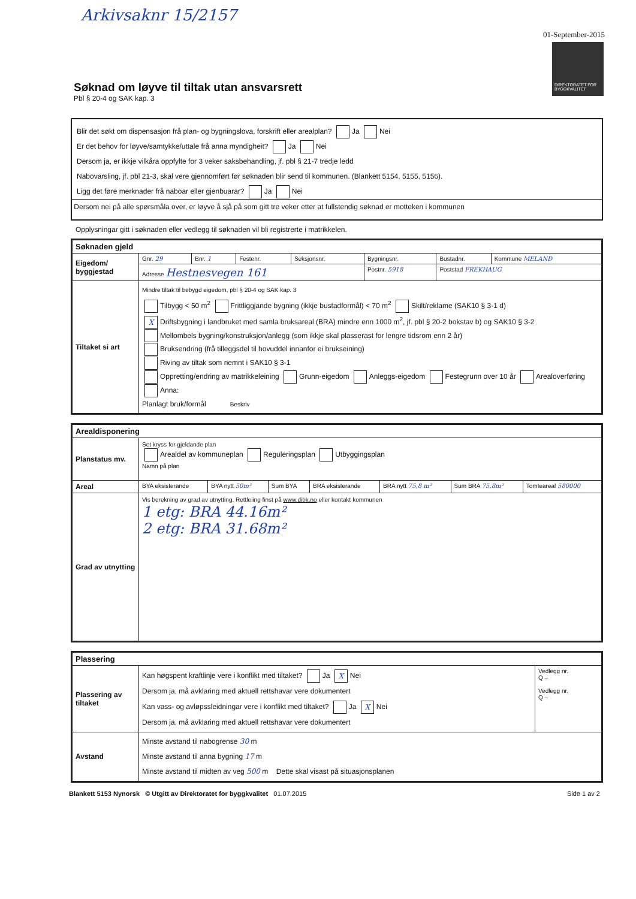Arkivsaknr 15/2157
01-September-2015
DIREKTORATET FOR BYGGKVALITET
Søknad om løyve til tiltak utan ansvarsrett
Pbl § 20-4 og SAK kap. 3
Blir det søkt om dispensasjon frå plan- og bygningslova, forskrift eller arealplan? Ja Nei
Er det behov for løyve/samtykke/uttale frå anna myndigheit? Ja Nei
Dersom ja, er ikkje vilkåra oppfylte for 3 veker saksbehandling, jf. pbl § 21-7 tredje ledd
Nabovarsling, jf. pbl 21-3, skal vere gjennomført før søknaden blir send til kommunen. (Blankett 5154, 5155, 5156).
Ligg det føre merknader frå naboar eller gjenbuarar? Ja Nei
Dersom nei på alle spørsmåla over, er løyve å sjå på som gitt tre veker etter at fullstendig søknad er motteken i kommunen
Opplysningar gitt i søknaden eller vedlegg til søknaden vil bli registrerte i matrikkelen.
| Søknaden gjeld | | | | | | | |
| Eigedom/ byggjestad | Gnr. 29 | Bnr. 1 | Festenr. | Seksjonsnr. | Bygningsnr. | Bustadnr. | Kommune MELAND |
| | Adresse Hestnesvegen 161 | | | | Postnr. 5918 | Poststad FREKHAUG | |
| Tiltaket si art | Mindre tiltak til bebygd eigedom, pbl § 20-4 og SAK kap. 3 Tilbygg < 50 m<sup>2</sup> Frittliggjande bygning (ikkje bustadformål) < 70 m<sup>2</sup> Skilt/reklame (SAK10 § 3-1 d) X Driftsbygning i landbruket med samla bruksareal (BRA) mindre enn 1000 m<sup>2</sup>, jf. pbl § 20-2 bokstav b) og SAK10 § 3-2 Mellombels bygning/konstruksjon/anlegg (som ikkje skal plasserast for lengre tidsrom enn 2 år) Bruksendring (frå tilleggsdel til hovuddel innanfor ei brukseining) Riving av tiltak som nemnt i SAK10 § 3-1 Oppretting/endring av matrikkeleining Grunn-eigedom Anleggs-eigedom Festegrunn over 10 år Arealoverføring Anna: Planlagt bruk/formål Beskriv | | | | | | |
| Arealdisponering | | | | | | | |
| Planstatus mv. | Set kryss for gjeldande plan Arealdel av kommuneplan Reguleringsplan Utbyggingsplan Namn på plan | | | | | | |
| Areal | BYA eksisterande | BYA nytt 50m² | Sum BYA | BRA eksisterande | BRA nytt 75,8 m² | Sum BRA 75.8m² | Tomteareal 580000 |
| Grad av utnytting | Vis berekning av grad av utnytting. Rettleiing finst på www.dibk.no eller kontakt kommunen 1 etg: BRA 44.16m² 2 etg: BRA 31.68m² | | | | | | |
| Plassering | | |
| Plassering av tiltaket | Kan høgspent kraftlinje vere i konflikt med tiltaket? Ja X Nei Dersom ja, må avklaring med aktuell rettshavar vere dokumentert Kan vass- og avløpssleidningar vere i konflikt med tiltaket? Ja X Nei Dersom ja, må avklaring med aktuell rettshavar vere dokumentert | Vedlegg nr. Q – Vedlegg nr. Q – |
| Avstand | Minste avstand til nabogrense 30 m Minste avstand til anna bygning 17 m Minste avstand til midten av veg 500 m Dette skal visast på situasjonsplanen | |
Blankett 5153 Nynorsk © Utgitt av Direktoratet for byggkvalitet 01.07.2015 Side 1 av 2